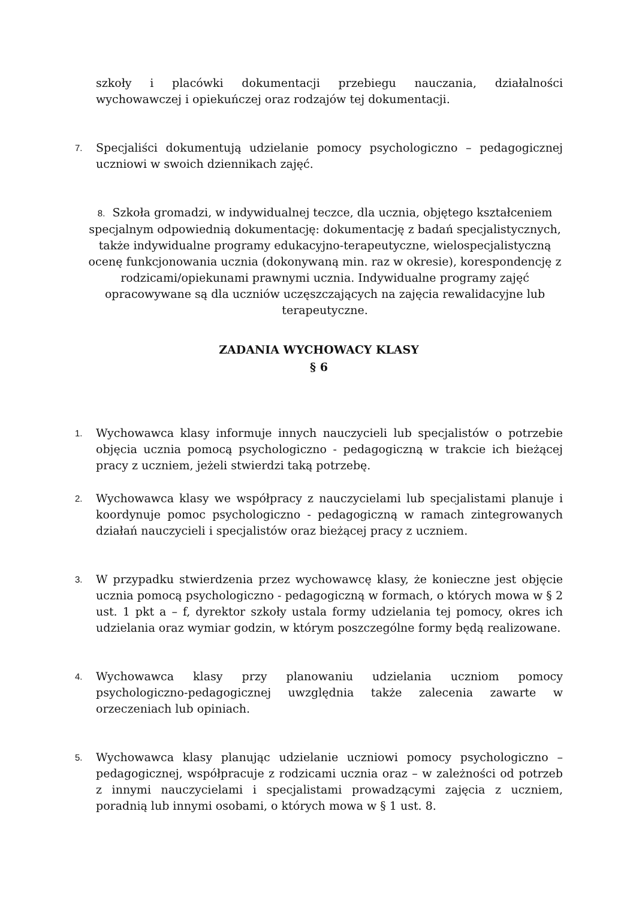szkoły i placówki dokumentacji przebiegu nauczania, działalności wychowawczej i opiekuńczej oraz rodzajów tej dokumentacji.
7.
Specjaliści dokumentują udzielanie pomocy psychologiczno – pedagogicznej uczniowi w swoich dziennikach zajęć.
8. Szkoła gromadzi, w indywidualnej teczce, dla ucznia, objętego kształceniem specjalnym odpowiednią dokumentację: dokumentację z badań specjalistycznych, także indywidualne programy edukacyjno-terapeutyczne, wielospecjalistyczną ocenę funkcjonowania ucznia (dokonywaną min. raz w okresie), korespondencję z rodzicami/opiekunami prawnymi ucznia. Indywidualne programy zajęć opracowywane są dla uczniów uczęszczających na zajęcia rewalidacyjne lub terapeutyczne.
ZADANIA WYCHOWACY KLASY
§ 6
1.
Wychowawca klasy informuje innych nauczycieli lub specjalistów o potrzebie objęcia ucznia pomocą psychologiczno - pedagogiczną w trakcie ich bieżącej pracy z uczniem, jeżeli stwierdzi taką potrzebę.
2.
Wychowawca klasy we współpracy z nauczycielami lub specjalistami planuje i koordynuje pomoc psychologiczno - pedagogiczną w ramach zintegrowanych działań nauczycieli i specjalistów oraz bieżącej pracy z uczniem.
3.
W przypadku stwierdzenia przez wychowawcę klasy, że konieczne jest objęcie ucznia pomocą psychologiczno - pedagogiczną w formach, o których mowa w § 2 ust. 1 pkt a – f, dyrektor szkoły ustala formy udzielania tej pomocy, okres ich udzielania oraz wymiar godzin, w którym poszczególne formy będą realizowane.
4.
Wychowawca klasy przy planowaniu udzielania uczniom pomocy psychologiczno-pedagogicznej uwzględnia także zalecenia zawarte w orzeczeniach lub opiniach.
5.
Wychowawca klasy planując udzielanie uczniowi pomocy psychologiczno – pedagogicznej, współpracuje z rodzicami ucznia oraz – w zależności od potrzeb z innymi nauczycielami i specjalistami prowadzącymi zajęcia z uczniem, poradnią lub innymi osobami, o których mowa w § 1 ust. 8.